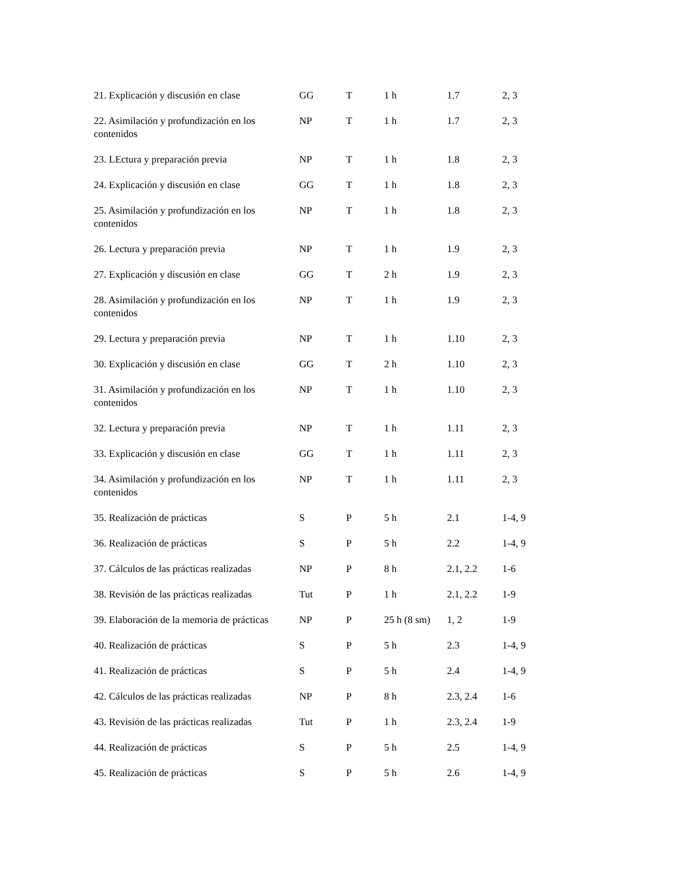| 21. Explicación y discusión en clase | GG | T | 1 h | 1.7 | 2, 3 |
| 22. Asimilación y profundización en los contenidos | NP | T | 1 h | 1.7 | 2, 3 |
| 23. LEctura y preparación previa | NP | T | 1 h | 1.8 | 2, 3 |
| 24. Explicación y discusión en clase | GG | T | 1 h | 1.8 | 2, 3 |
| 25. Asimilación y profundización en los contenidos | NP | T | 1 h | 1.8 | 2, 3 |
| 26. Lectura y preparación previa | NP | T | 1 h | 1.9 | 2, 3 |
| 27. Explicación y discusión en clase | GG | T | 2 h | 1.9 | 2, 3 |
| 28. Asimilación y profundización en los contenidos | NP | T | 1 h | 1.9 | 2, 3 |
| 29. Lectura y preparación previa | NP | T | 1 h | 1.10 | 2, 3 |
| 30. Explicación y discusión en clase | GG | T | 2 h | 1.10 | 2, 3 |
| 31. Asimilación y profundización en los contenidos | NP | T | 1 h | 1.10 | 2, 3 |
| 32. Lectura y preparación previa | NP | T | 1 h | 1.11 | 2, 3 |
| 33. Explicación y discusión en clase | GG | T | 1 h | 1.11 | 2, 3 |
| 34. Asimilación y profundización en los contenidos | NP | T | 1 h | 1.11 | 2, 3 |
| 35. Realización de prácticas | S | P | 5 h | 2.1 | 1-4, 9 |
| 36. Realización de prácticas | S | P | 5 h | 2.2 | 1-4, 9 |
| 37. Cálculos de las prácticas realizadas | NP | P | 8 h | 2.1, 2.2 | 1-6 |
| 38. Revisión de las prácticas realizadas | Tut | P | 1 h | 2.1, 2.2 | 1-9 |
| 39. Elaboración de la memoria de prácticas | NP | P | 25 h (8 sm) | 1, 2 | 1-9 |
| 40. Realización de prácticas | S | P | 5 h | 2.3 | 1-4, 9 |
| 41. Realización de prácticas | S | P | 5 h | 2.4 | 1-4, 9 |
| 42. Cálculos de las prácticas realizadas | NP | P | 8 h | 2.3, 2.4 | 1-6 |
| 43. Revisión de las prácticas realizadas | Tut | P | 1 h | 2.3, 2.4 | 1-9 |
| 44. Realización de prácticas | S | P | 5 h | 2.5 | 1-4, 9 |
| 45. Realización de prácticas | S | P | 5 h | 2.6 | 1-4, 9 |